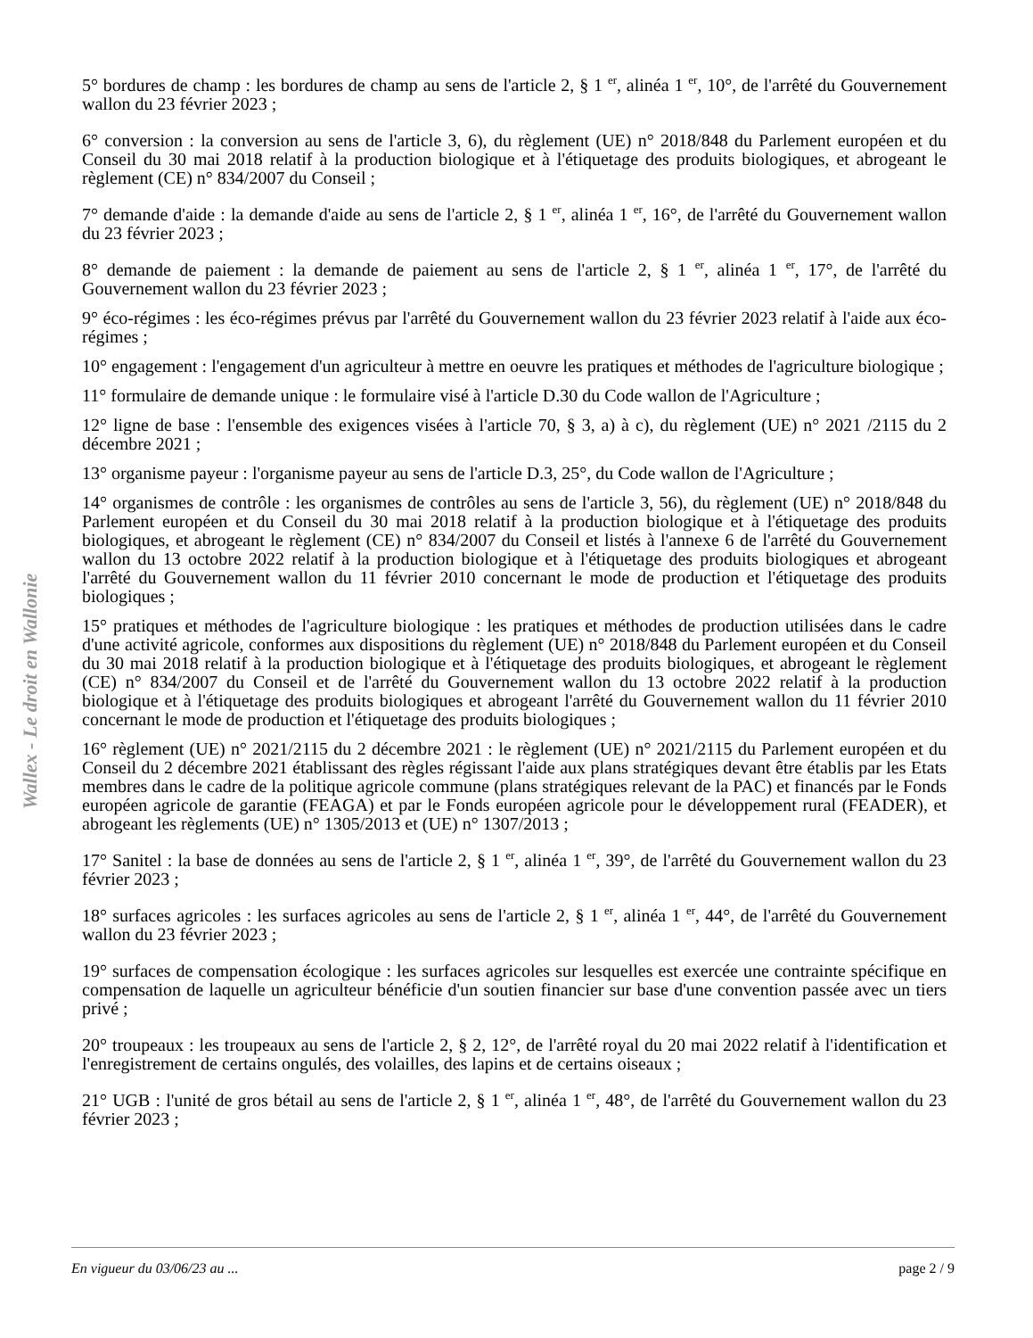Wallex - Le droit en Wallonie
5° bordures de champ : les bordures de champ au sens de l'article 2, § 1 <sup>er</sup>, alinéa 1 <sup>er</sup>, 10°, de l'arrêté du Gouvernement wallon du 23 février 2023 ;
6° conversion : la conversion au sens de l'article 3, 6), du règlement (UE) n° 2018/848 du Parlement européen et du Conseil du 30 mai 2018 relatif à la production biologique et à l'étiquetage des produits biologiques, et abrogeant le règlement (CE) n° 834/2007 du Conseil ;
7° demande d'aide : la demande d'aide au sens de l'article 2, § 1 <sup>er</sup>, alinéa 1 <sup>er</sup>, 16°, de l'arrêté du Gouvernement wallon du 23 février 2023 ;
8° demande de paiement : la demande de paiement au sens de l'article 2, § 1 <sup>er</sup>, alinéa 1 <sup>er</sup>, 17°, de l'arrêté du Gouvernement wallon du 23 février 2023 ;
9° éco-régimes : les éco-régimes prévus par l'arrêté du Gouvernement wallon du 23 février 2023 relatif à l'aide aux éco-régimes ;
10° engagement : l'engagement d'un agriculteur à mettre en oeuvre les pratiques et méthodes de l'agriculture biologique ;
11° formulaire de demande unique : le formulaire visé à l'article D.30 du Code wallon de l'Agriculture ;
12° ligne de base : l'ensemble des exigences visées à l'article 70, § 3, a) à c), du règlement (UE) n° 2021 /2115 du 2 décembre 2021 ;
13° organisme payeur : l'organisme payeur au sens de l'article D.3, 25°, du Code wallon de l'Agriculture ;
14° organismes de contrôle : les organismes de contrôles au sens de l'article 3, 56), du règlement (UE) n° 2018/848 du Parlement européen et du Conseil du 30 mai 2018 relatif à la production biologique et à l'étiquetage des produits biologiques, et abrogeant le règlement (CE) n° 834/2007 du Conseil et listés à l'annexe 6 de l'arrêté du Gouvernement wallon du 13 octobre 2022 relatif à la production biologique et à l'étiquetage des produits biologiques et abrogeant l'arrêté du Gouvernement wallon du 11 février 2010 concernant le mode de production et l'étiquetage des produits biologiques ;
15° pratiques et méthodes de l'agriculture biologique : les pratiques et méthodes de production utilisées dans le cadre d'une activité agricole, conformes aux dispositions du règlement (UE) n° 2018/848 du Parlement européen et du Conseil du 30 mai 2018 relatif à la production biologique et à l'étiquetage des produits biologiques, et abrogeant le règlement (CE) n° 834/2007 du Conseil et de l'arrêté du Gouvernement wallon du 13 octobre 2022 relatif à la production biologique et à l'étiquetage des produits biologiques et abrogeant l'arrêté du Gouvernement wallon du 11 février 2010 concernant le mode de production et l'étiquetage des produits biologiques ;
16° règlement (UE) n° 2021/2115 du 2 décembre 2021 : le règlement (UE) n° 2021/2115 du Parlement européen et du Conseil du 2 décembre 2021 établissant des règles régissant l'aide aux plans stratégiques devant être établis par les Etats membres dans le cadre de la politique agricole commune (plans stratégiques relevant de la PAC) et financés par le Fonds européen agricole de garantie (FEAGA) et par le Fonds européen agricole pour le développement rural (FEADER), et abrogeant les règlements (UE) n° 1305/2013 et (UE) n° 1307/2013 ;
17° Sanitel : la base de données au sens de l'article 2, § 1 <sup>er</sup>, alinéa 1 <sup>er</sup>, 39°, de l'arrêté du Gouvernement wallon du 23 février 2023 ;
18° surfaces agricoles : les surfaces agricoles au sens de l'article 2, § 1 <sup>er</sup>, alinéa 1 <sup>er</sup>, 44°, de l'arrêté du Gouvernement wallon du 23 février 2023 ;
19° surfaces de compensation écologique : les surfaces agricoles sur lesquelles est exercée une contrainte spécifique en compensation de laquelle un agriculteur bénéficie d'un soutien financier sur base d'une convention passée avec un tiers privé ;
20° troupeaux : les troupeaux au sens de l'article 2, § 2, 12°, de l'arrêté royal du 20 mai 2022 relatif à l'identification et l'enregistrement de certains ongulés, des volailles, des lapins et de certains oiseaux ;
21° UGB : l'unité de gros bétail au sens de l'article 2, § 1 <sup>er</sup>, alinéa 1 <sup>er</sup>, 48°, de l'arrêté du Gouvernement wallon du 23 février 2023 ;
En vigueur du 03/06/23 au ... page 2 / 9